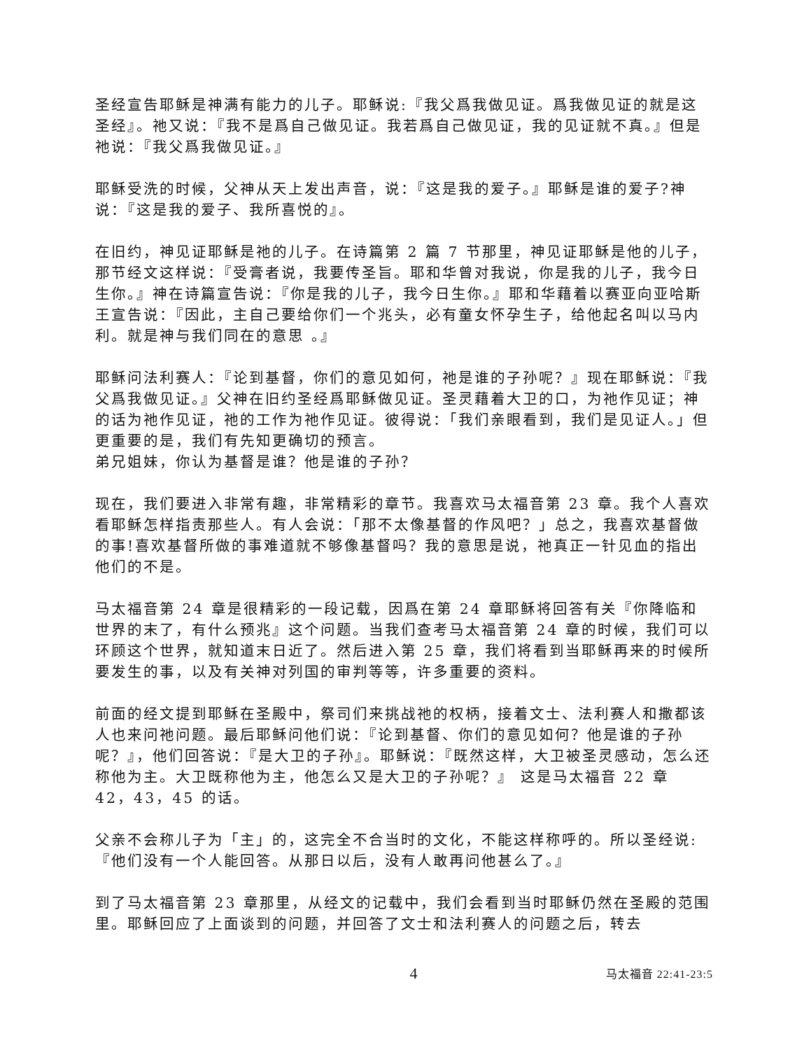圣经宣告耶稣是神满有能力的儿子。耶稣说:『我父爲我做见证。爲我做见证的就是这圣经』。祂又说：『我不是爲自己做见证。我若爲自己做见证，我的见证就不真。』但是祂说：『我父爲我做见证。』
耶稣受洗的时候，父神从天上发出声音，说：『这是我的爱子。』耶稣是谁的爱子?神说：『这是我的爱子、我所喜悦的』。
在旧约，神见证耶稣是祂的儿子。在诗篇第 2 篇 7 节那里，神见证耶稣是他的儿子，那节经文这样说：『受膏者说，我要传圣旨。耶和华曾对我说，你是我的儿子，我今日生你。』神在诗篇宣告说：『你是我的儿子，我今日生你。』耶和华藉着以赛亚向亚哈斯王宣告说：『因此，主自己要给你们一个兆头，必有童女怀孕生子，给他起名叫以马内利。就是神与我们同在的意思 。』
耶稣问法利赛人：『论到基督，你们的意见如何，祂是谁的子孙呢？』现在耶稣说：『我父爲我做见证。』父神在旧约圣经爲耶稣做见证。圣灵藉着大卫的口，为祂作见证；神的话为祂作见证，祂的工作为祂作见证。彼得说：「我们亲眼看到，我们是见证人。」但更重要的是，我们有先知更确切的预言。
弟兄姐妹，你认为基督是谁？他是谁的子孙？
现在，我们要进入非常有趣，非常精彩的章节。我喜欢马太福音第 23 章。我个人喜欢看耶稣怎样指责那些人。有人会说：「那不太像基督的作风吧？」总之，我喜欢基督做的事!喜欢基督所做的事难道就不够像基督吗？我的意思是说，祂真正一针见血的指出他们的不是。
马太福音第 24 章是很精彩的一段记载，因爲在第 24 章耶稣将回答有关『你降临和世界的末了，有什么预兆』这个问题。当我们查考马太福音第 24 章的时候，我们可以环顾这个世界，就知道末日近了。然后进入第 25 章，我们将看到当耶稣再来的时候所要发生的事，以及有关神对列国的审判等等，许多重要的资料。
前面的经文提到耶稣在圣殿中，祭司们来挑战祂的权柄，接着文士、法利赛人和撒都该人也来问祂问题。最后耶稣问他们说：『论到基督、你们的意见如何？他是谁的子孙呢？』，他们回答说：『是大卫的子孙』。耶稣说：『既然这样，大卫被圣灵感动，怎么还称他为主。大卫既称他为主，他怎么又是大卫的子孙呢？』 这是马太福音 22 章 42，43，45 的话。
父亲不会称儿子为「主」的，这完全不合当时的文化，不能这样称呼的。所以圣经说:『他们没有一个人能回答。从那日以后，没有人敢再问他甚么了。』
到了马太福音第 23 章那里，从经文的记载中，我们会看到当时耶稣仍然在圣殿的范围里。耶稣回应了上面谈到的问题，并回答了文士和法利赛人的问题之后，转去
4 马太福音 22:41-23:5